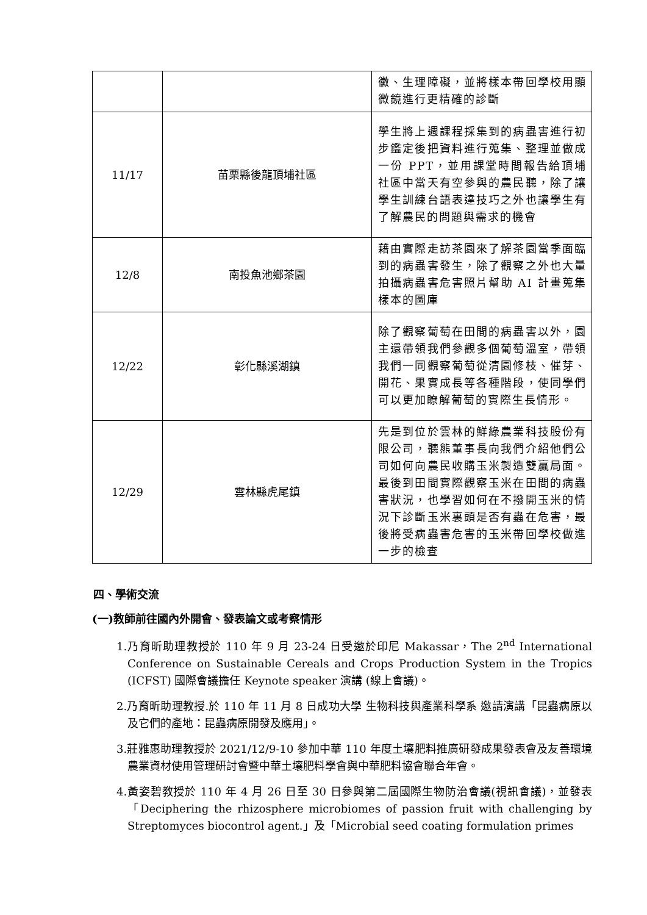| | | 黴、生理障礙，並將樣本帶回學校用顯微鏡進行更精確的診斷 |
| 11/17 | 苗栗縣後龍頂埔社區 | 學生將上週課程採集到的病蟲害進行初步鑑定後把資料進行蒐集、整理並做成一份 PPT，並用課堂時間報告給頂埔社區中當天有空參與的農民聽，除了讓學生訓練台語表達技巧之外也讓學生有了解農民的問題與需求的機會 |
| 12/8 | 南投魚池鄉茶園 | 藉由實際走訪茶園來了解茶園當季面臨到的病蟲害發生，除了觀察之外也大量拍攝病蟲害危害照片幫助 AI 計畫蒐集樣本的圖庫 |
| 12/22 | 彰化縣溪湖鎮 | 除了觀察葡萄在田間的病蟲害以外，園主還帶領我們參觀多個葡萄溫室，帶領我們一同觀察葡萄從清園修枝、催芽、開花、果實成長等各種階段，使同學們可以更加瞭解葡萄的實際生長情形。 |
| 12/29 | 雲林縣虎尾鎮 | 先是到位於雲林的鮮綠農業科技股份有限公司，聽熊董事長向我們介紹他們公司如何向農民收購玉米製造雙贏局面。最後到田間實際觀察玉米在田間的病蟲害狀況，也學習如何在不撥開玉米的情況下診斷玉米裏頭是否有蟲在危害，最後將受病蟲害危害的玉米帶回學校做進一步的檢查 |
四、學術交流
(一)教師前往國內外開會、發表論文或考察情形
1.乃育昕助理教授於 110 年 9 月 23-24 日受邀於印尼 Makassar，The 2<sup>nd</sup> International Conference on Sustainable Cereals and Crops Production System in the Tropics (ICFST) 國際會議擔任 Keynote speaker 演講 (線上會議)。
2.乃育昕助理教授.於 110 年 11 月 8 日成功大學 生物科技與產業科學系 邀請演講「昆蟲病原以及它們的產地：昆蟲病原開發及應用」。
3.莊雅惠助理教授於 2021/12/9-10 參加中華 110 年度土壤肥料推廣研發成果發表會及友善環境農業資材使用管理研討會暨中華土壤肥料學會與中華肥料協會聯合年會。
4.黃姿碧教授於 110 年 4 月 26 日至 30 日參與第二屆國際生物防治會議(視訊會議)，並發表「Deciphering the rhizosphere microbiomes of passion fruit with challenging by Streptomyces biocontrol agent.」及「Microbial seed coating formulation primes